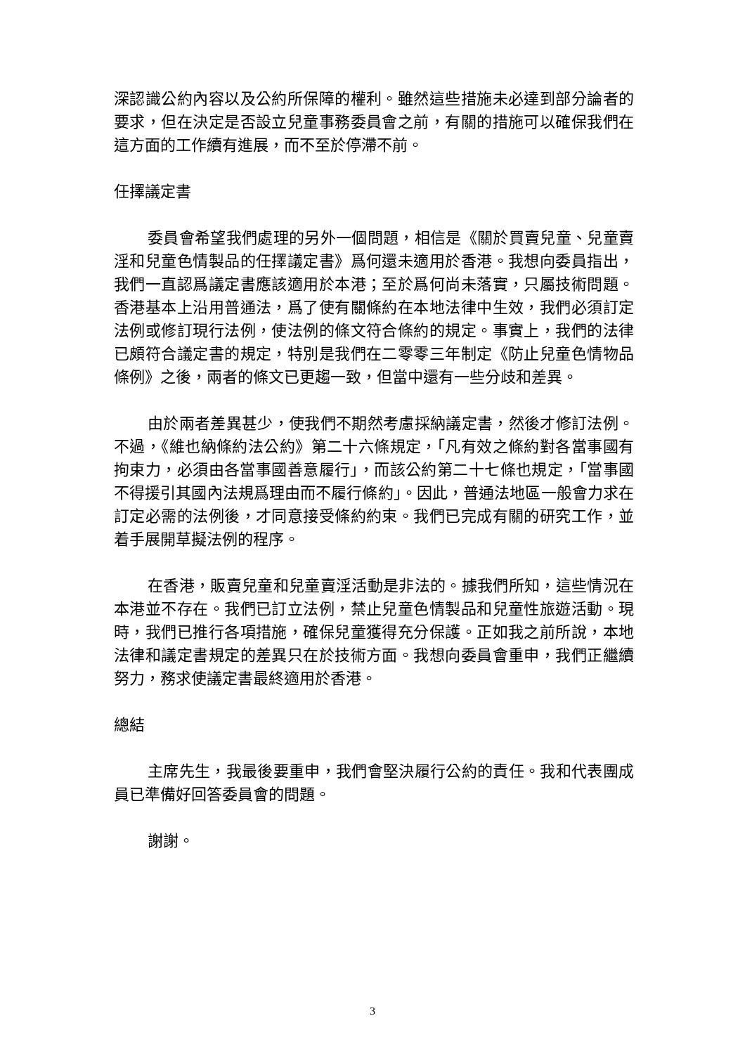深認識公約內容以及公約所保障的權利。雖然這些措施未必達到部分論者的要求，但在決定是否設立兒童事務委員會之前，有關的措施可以確保我們在這方面的工作續有進展，而不至於停滯不前。
任擇議定書
委員會希望我們處理的另外一個問題，相信是《關於買賣兒童、兒童賣淫和兒童色情製品的任擇議定書》爲何還未適用於香港。我想向委員指出，我們一直認爲議定書應該適用於本港；至於爲何尚未落實，只屬技術問題。香港基本上沿用普通法，爲了使有關條約在本地法律中生效，我們必須訂定法例或修訂現行法例，使法例的條文符合條約的規定。事實上，我們的法律已頗符合議定書的規定，特別是我們在二零零三年制定《防止兒童色情物品條例》之後，兩者的條文已更趨一致，但當中還有一些分歧和差異。
由於兩者差異甚少，使我們不期然考慮採納議定書，然後才修訂法例。不過，《維也納條約法公約》第二十六條規定，「凡有效之條約對各當事國有拘束力，必須由各當事國善意履行」，而該公約第二十七條也規定，「當事國不得援引其國內法規爲理由而不履行條約」。因此，普通法地區一般會力求在訂定必需的法例後，才同意接受條約約束。我們已完成有關的研究工作，並着手展開草擬法例的程序。
在香港，販賣兒童和兒童賣淫活動是非法的。據我們所知，這些情況在本港並不存在。我們已訂立法例，禁止兒童色情製品和兒童性旅遊活動。現時，我們已推行各項措施，確保兒童獲得充分保護。正如我之前所說，本地法律和議定書規定的差異只在於技術方面。我想向委員會重申，我們正繼續努力，務求使議定書最終適用於香港。
總結
主席先生，我最後要重申，我們會堅決履行公約的責任。我和代表團成員已準備好回答委員會的問題。
謝謝。
3